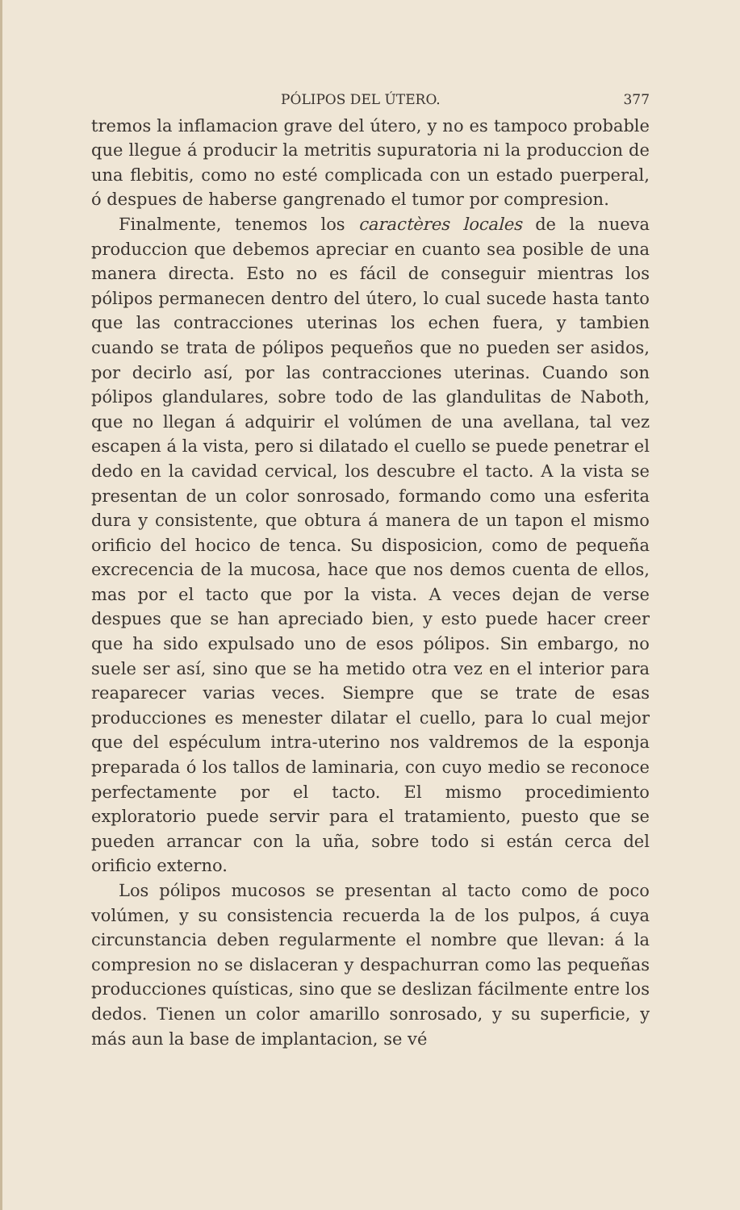PÓLIPOS DEL ÚTERO. 377
tremos la inflamacion grave del útero, y no es tampoco probable que llegue á producir la metritis supuratoria ni la produccion de una flebitis, como no esté complicada con un estado puerperal, ó despues de haberse gangrenado el tumor por compresion.
Finalmente, tenemos los caractères locales de la nueva produccion que debemos apreciar en cuanto sea posible de una manera directa. Esto no es fácil de conseguir mientras los pólipos permanecen dentro del útero, lo cual sucede hasta tanto que las contracciones uterinas los echen fuera, y tambien cuando se trata de pólipos pequeños que no pueden ser asidos, por decirlo así, por las contracciones uterinas. Cuando son pólipos glandulares, sobre todo de las glandulitas de Naboth, que no llegan á adquirir el volúmen de una avellana, tal vez escapen á la vista, pero si dilatado el cuello se puede penetrar el dedo en la cavidad cervical, los descubre el tacto. A la vista se presentan de un color sonrosado, formando como una esferita dura y consistente, que obtura á manera de un tapon el mismo orificio del hocico de tenca. Su disposicion, como de pequeña excrecencia de la mucosa, hace que nos demos cuenta de ellos, mas por el tacto que por la vista. A veces dejan de verse despues que se han apreciado bien, y esto puede hacer creer que ha sido expulsado uno de esos pólipos. Sin embargo, no suele ser así, sino que se ha metido otra vez en el interior para reaparecer varias veces. Siempre que se trate de esas producciones es menester dilatar el cuello, para lo cual mejor que del espéculum intra-uterino nos valdremos de la esponja preparada ó los tallos de laminaria, con cuyo medio se reconoce perfectamente por el tacto. El mismo procedimiento exploratorio puede servir para el tratamiento, puesto que se pueden arrancar con la uña, sobre todo si están cerca del orificio externo.
Los pólipos mucosos se presentan al tacto como de poco volúmen, y su consistencia recuerda la de los pulpos, á cuya circunstancia deben regularmente el nombre que llevan: á la compresion no se dislaceran y despachurran como las pequeñas producciones quísticas, sino que se deslizan fácilmente entre los dedos. Tienen un color amarillo sonrosado, y su superficie, y más aun la base de implantacion, se vé